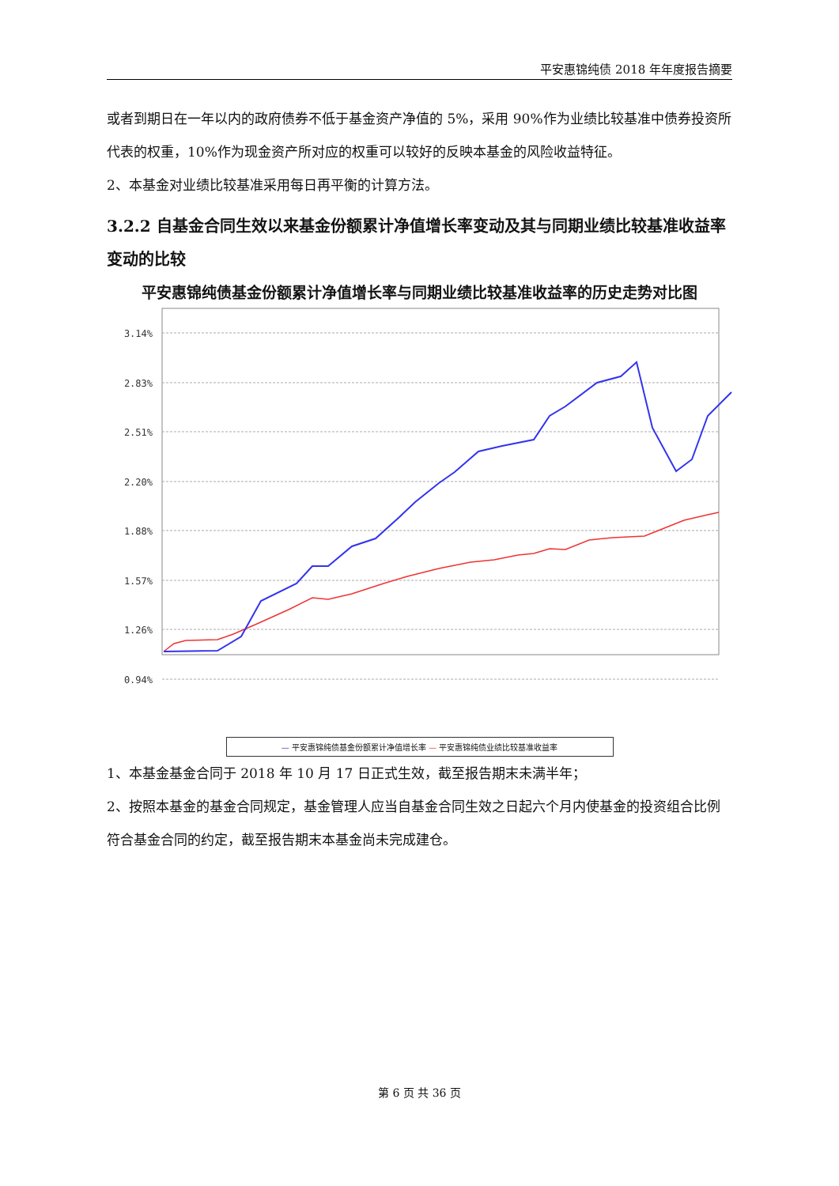平安惠锦纯债 2018 年年度报告摘要
或者到期日在一年以内的政府债券不低于基金资产净值的 5%，采用 90%作为业绩比较基准中债券投资所代表的权重，10%作为现金资产所对应的权重可以较好的反映本基金的风险收益特征。
2、本基金对业绩比较基准采用每日再平衡的计算方法。
3.2.2 自基金合同生效以来基金份额累计净值增长率变动及其与同期业绩比较基准收益率变动的比较
平安惠锦纯债基金份额累计净值增长率与同期业绩比较基准收益率的历史走势对比图
3.14%
2.83%
2.51%
2.20%
1.88%
1.57%
1.26%
0.94%
— 平安惠锦纯债基金份额累计净值增长率 — 平安惠锦纯债业绩比较基准收益率
1、本基金基金合同于 2018 年 10 月 17 日正式生效，截至报告期末未满半年；
2、按照本基金的基金合同规定，基金管理人应当自基金合同生效之日起六个月内使基金的投资组合比例符合基金合同的约定，截至报告期末本基金尚未完成建仓。
第 6 页 共 36 页